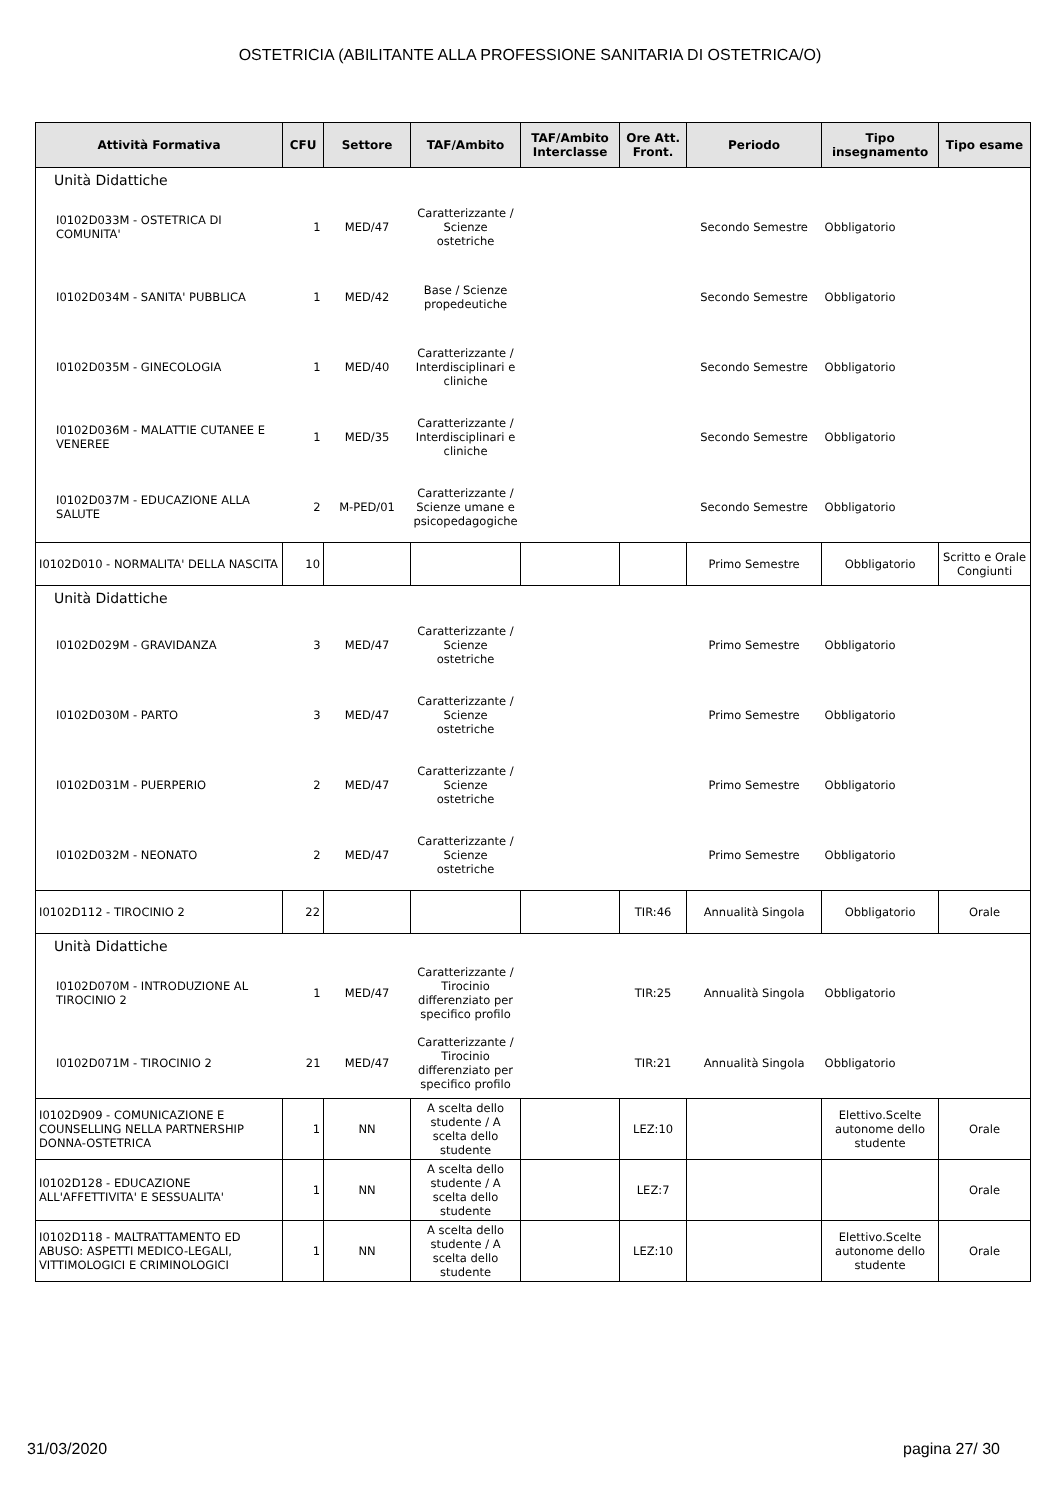OSTETRICIA (ABILITANTE ALLA PROFESSIONE SANITARIA DI OSTETRICA/O)
| Attività Formativa | CFU | Settore | TAF/Ambito | TAF/Ambito Interclasse | Ore Att. Front. | Periodo | Tipo insegnamento | Tipo esame |
| --- | --- | --- | --- | --- | --- | --- | --- | --- |
| Unità Didattiche | | | | | | | | |
| I0102D033M - OSTETRICA DI COMUNITA' | 1 | MED/47 | Caratterizzante / Scienze ostetriche | | | Secondo Semestre | Obbligatorio | |
| I0102D034M - SANITA' PUBBLICA | 1 | MED/42 | Base / Scienze propedeutiche | | | Secondo Semestre | Obbligatorio | |
| I0102D035M - GINECOLOGIA | 1 | MED/40 | Caratterizzante / Interdisciplinari e cliniche | | | Secondo Semestre | Obbligatorio | |
| I0102D036M - MALATTIE CUTANEE E VENEREE | 1 | MED/35 | Caratterizzante / Interdisciplinari e cliniche | | | Secondo Semestre | Obbligatorio | |
| I0102D037M - EDUCAZIONE ALLA SALUTE | 2 | M-PED/01 | Caratterizzante / Scienze umane e psicopedagogiche | | | Secondo Semestre | Obbligatorio | |
| I0102D010 - NORMALITA' DELLA NASCITA | 10 | | | | | Primo Semestre | Obbligatorio | Scritto e Orale Congiunti |
| Unità Didattiche | | | | | | | | |
| I0102D029M - GRAVIDANZA | 3 | MED/47 | Caratterizzante / Scienze ostetriche | | | Primo Semestre | Obbligatorio | |
| I0102D030M - PARTO | 3 | MED/47 | Caratterizzante / Scienze ostetriche | | | Primo Semestre | Obbligatorio | |
| I0102D031M - PUERPERIO | 2 | MED/47 | Caratterizzante / Scienze ostetriche | | | Primo Semestre | Obbligatorio | |
| I0102D032M - NEONATO | 2 | MED/47 | Caratterizzante / Scienze ostetriche | | | Primo Semestre | Obbligatorio | |
| I0102D112 - TIROCINIO 2 | 22 | | | | TIR:46 | Annualità Singola | Obbligatorio | Orale |
| Unità Didattiche | | | | | | | | |
| I0102D070M - INTRODUZIONE AL TIROCINIO 2 | 1 | MED/47 | Caratterizzante / Tirocinio differenziato per specifico profilo | | TIR:25 | Annualità Singola | Obbligatorio | |
| I0102D071M - TIROCINIO 2 | 21 | MED/47 | Caratterizzante / Tirocinio differenziato per specifico profilo | | TIR:21 | Annualità Singola | Obbligatorio | |
| I0102D909 - COMUNICAZIONE E COUNSELLING NELLA PARTNERSHIP DONNA-OSTETRICA | 1 | NN | A scelta dello studente / A scelta dello studente | | LEZ:10 | | Elettivo.Scelte autonome dello studente | Orale |
| I0102D128 - EDUCAZIONE ALL'AFFETTIVITA' E SESSUALITA' | 1 | NN | A scelta dello studente / A scelta dello studente | | LEZ:7 | | | Orale |
| I0102D118 - MALTRATTAMENTO ED ABUSO: ASPETTI MEDICO-LEGALI, VITTIMOLOGICI E CRIMINOLOGICI | 1 | NN | A scelta dello studente / A scelta dello studente | | LEZ:10 | | Elettivo.Scelte autonome dello studente | Orale |
31/03/2020 pagina 27/ 30